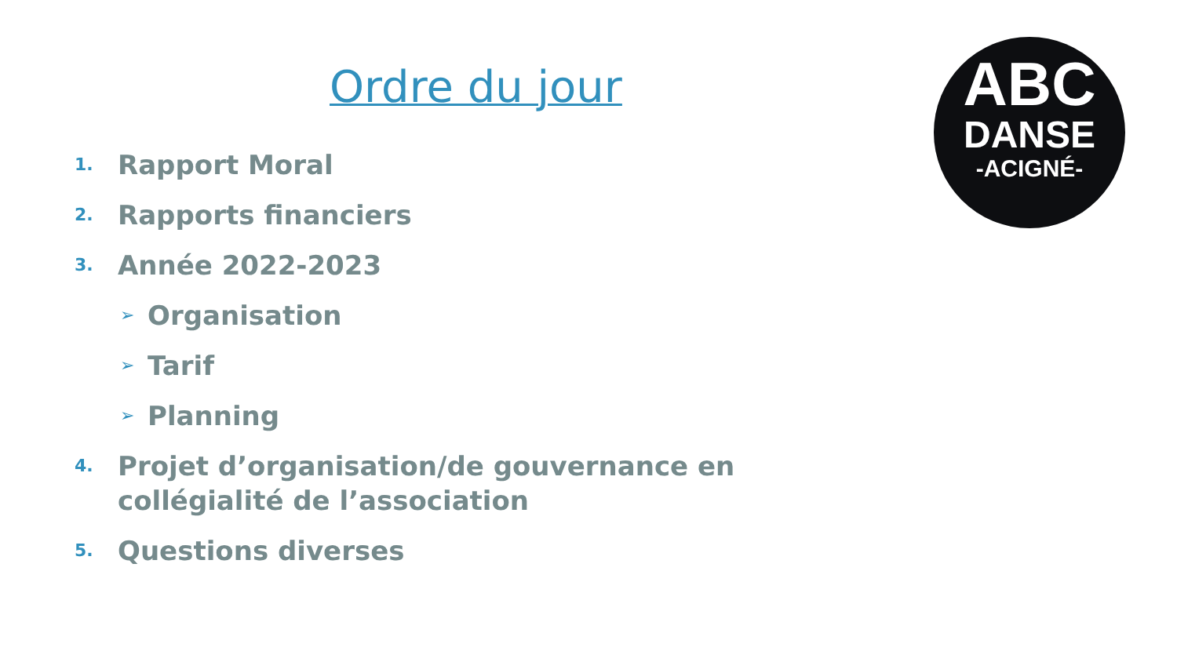Ordre du jour
ABC
DANSE
-ACIGNÉ-
1. Rapport Moral
2. Rapports financiers
3. Année 2022-2023
➢ Organisation
➢ Tarif
➢ Planning
4. Projet d’organisation/de gouvernance en collégialité de l’association
5. Questions diverses